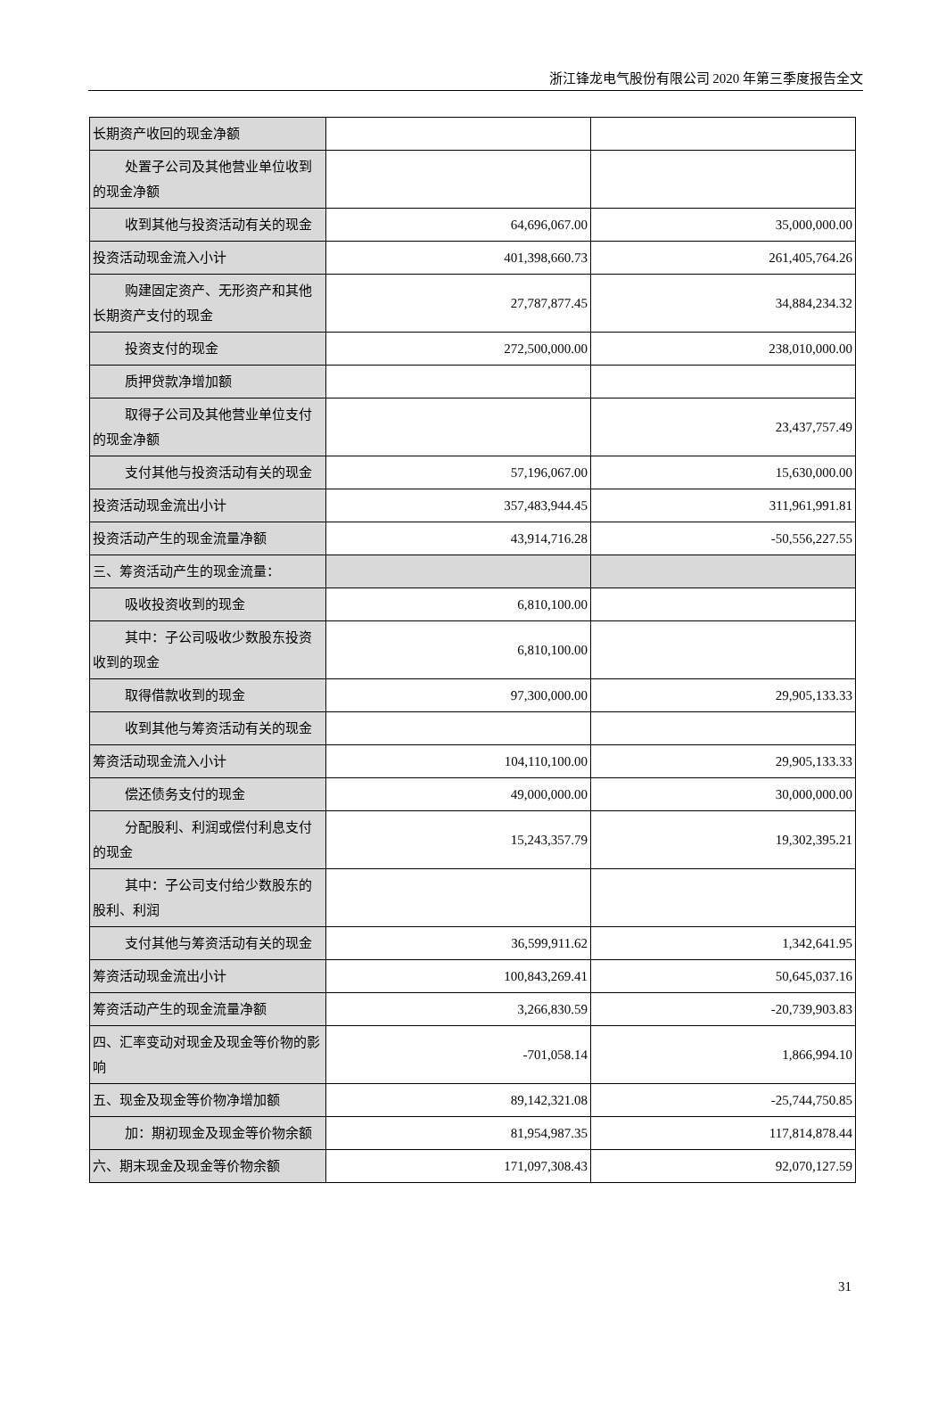浙江锋龙电气股份有限公司 2020 年第三季度报告全文
| 长期资产收回的现金净额 | | |
| 处置子公司及其他营业单位收到的现金净额 | | |
| 收到其他与投资活动有关的现金 | 64,696,067.00 | 35,000,000.00 |
| 投资活动现金流入小计 | 401,398,660.73 | 261,405,764.26 |
| 购建固定资产、无形资产和其他长期资产支付的现金 | 27,787,877.45 | 34,884,234.32 |
| 投资支付的现金 | 272,500,000.00 | 238,010,000.00 |
| 质押贷款净增加额 | | |
| 取得子公司及其他营业单位支付的现金净额 | | 23,437,757.49 |
| 支付其他与投资活动有关的现金 | 57,196,067.00 | 15,630,000.00 |
| 投资活动现金流出小计 | 357,483,944.45 | 311,961,991.81 |
| 投资活动产生的现金流量净额 | 43,914,716.28 | -50,556,227.55 |
| 三、筹资活动产生的现金流量： | | |
| 吸收投资收到的现金 | 6,810,100.00 | |
| 其中：子公司吸收少数股东投资收到的现金 | 6,810,100.00 | |
| 取得借款收到的现金 | 97,300,000.00 | 29,905,133.33 |
| 收到其他与筹资活动有关的现金 | | |
| 筹资活动现金流入小计 | 104,110,100.00 | 29,905,133.33 |
| 偿还债务支付的现金 | 49,000,000.00 | 30,000,000.00 |
| 分配股利、利润或偿付利息支付的现金 | 15,243,357.79 | 19,302,395.21 |
| 其中：子公司支付给少数股东的股利、利润 | | |
| 支付其他与筹资活动有关的现金 | 36,599,911.62 | 1,342,641.95 |
| 筹资活动现金流出小计 | 100,843,269.41 | 50,645,037.16 |
| 筹资活动产生的现金流量净额 | 3,266,830.59 | -20,739,903.83 |
| 四、汇率变动对现金及现金等价物的影响 | -701,058.14 | 1,866,994.10 |
| 五、现金及现金等价物净增加额 | 89,142,321.08 | -25,744,750.85 |
| 加：期初现金及现金等价物余额 | 81,954,987.35 | 117,814,878.44 |
| 六、期末现金及现金等价物余额 | 171,097,308.43 | 92,070,127.59 |
31